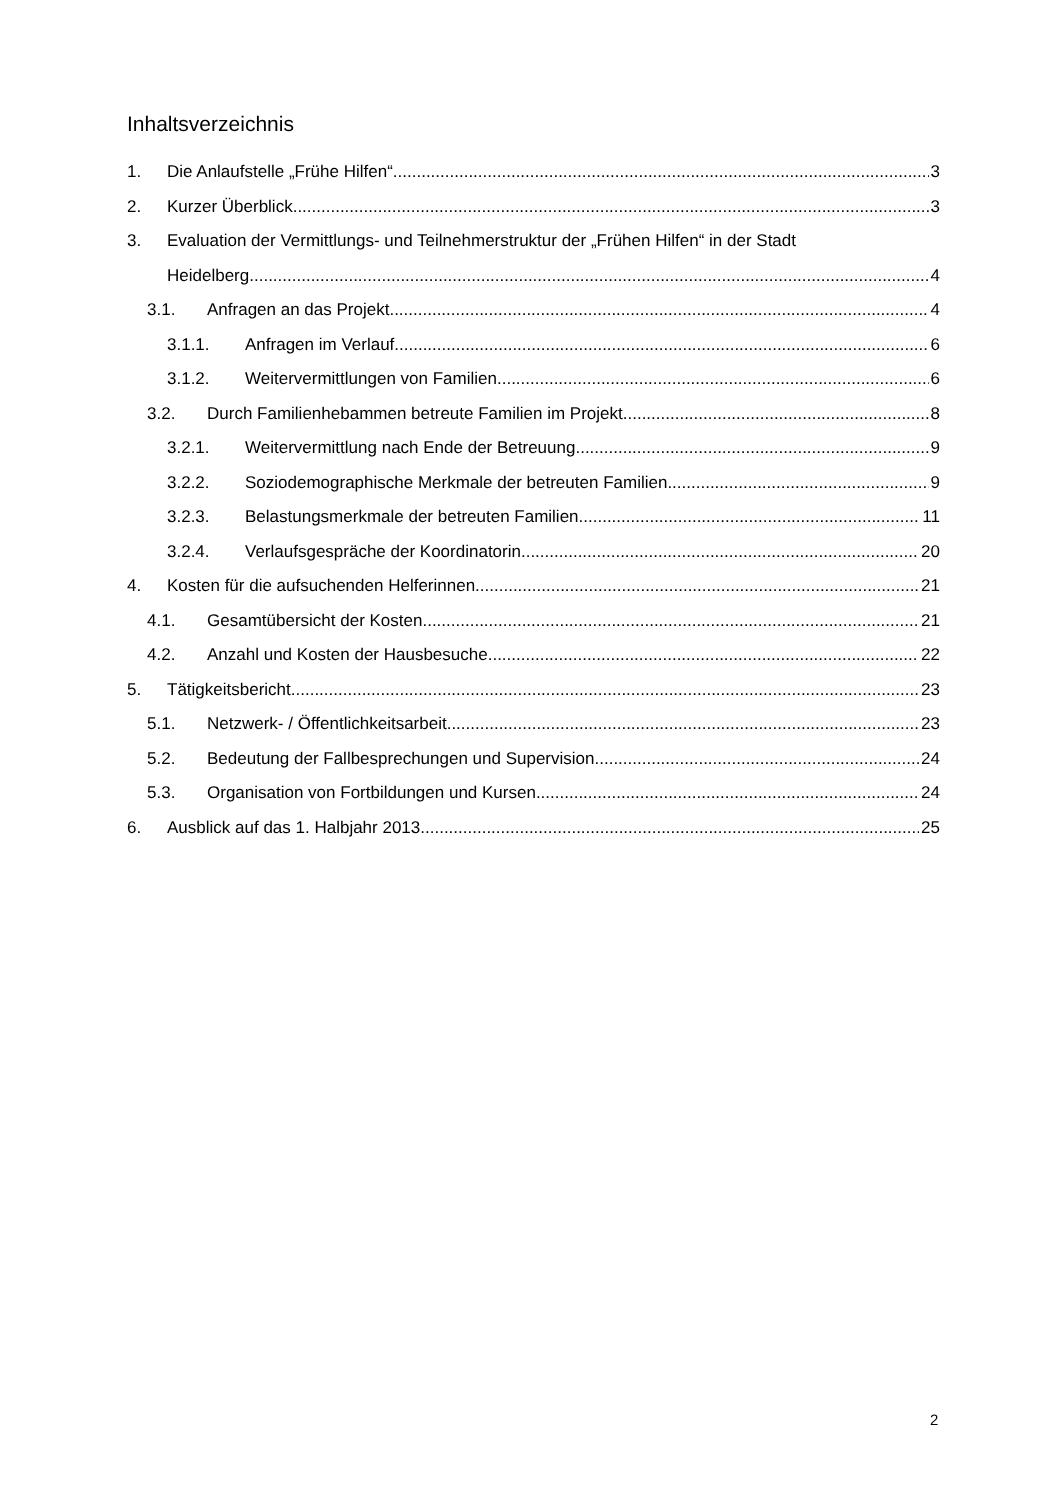Inhaltsverzeichnis
1. Die Anlaufstelle „Frühe Hilfen“ 3
2. Kurzer Überblick 3
3. Evaluation der Vermittlungs- und Teilnehmerstruktur der „Frühen Hilfen“ in der Stadt
Heidelberg 4
3.1. Anfragen an das Projekt 4
3.1.1. Anfragen im Verlauf 6
3.1.2. Weitervermittlungen von Familien 6
3.2. Durch Familienhebammen betreute Familien im Projekt 8
3.2.1. Weitervermittlung nach Ende der Betreuung 9
3.2.2. Soziodemographische Merkmale der betreuten Familien 9
3.2.3. Belastungsmerkmale der betreuten Familien 11
3.2.4. Verlaufsgespräche der Koordinatorin 20
4. Kosten für die aufsuchenden Helferinnen 21
4.1. Gesamtübersicht der Kosten 21
4.2. Anzahl und Kosten der Hausbesuche 22
5. Tätigkeitsbericht 23
5.1. Netzwerk- / Öffentlichkeitsarbeit 23
5.2. Bedeutung der Fallbesprechungen und Supervision 24
5.3. Organisation von Fortbildungen und Kursen 24
6. Ausblick auf das 1. Halbjahr 2013 25
2